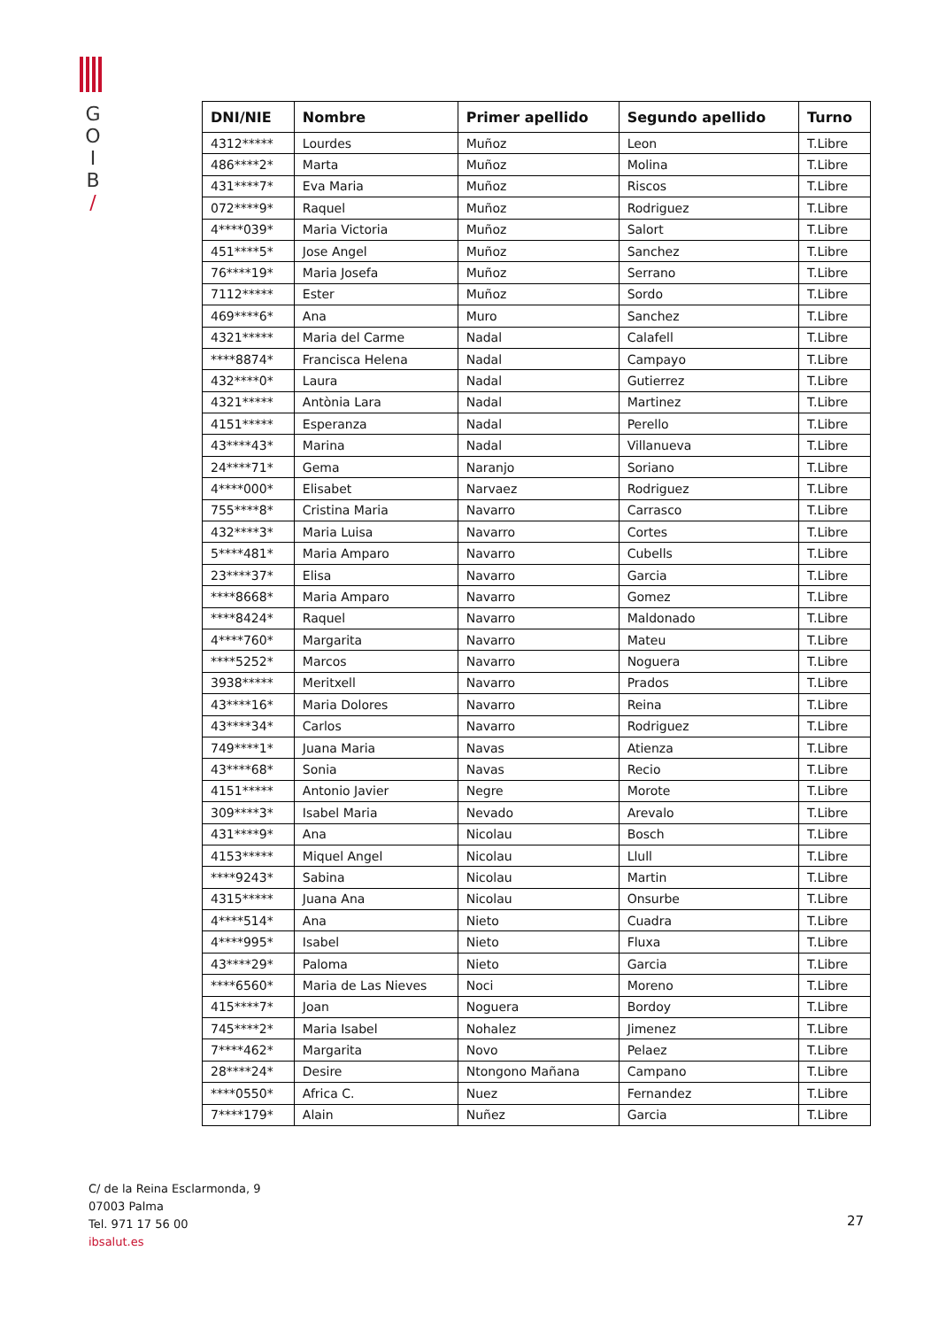G
O
I
B
/
| DNI/NIE | Nombre | Primer apellido | Segundo apellido | Turno |
| --- | --- | --- | --- | --- |
| 4312***** | Lourdes | Muñoz | Leon | T.Libre |
| 486****2* | Marta | Muñoz | Molina | T.Libre |
| 431****7* | Eva Maria | Muñoz | Riscos | T.Libre |
| 072****9* | Raquel | Muñoz | Rodriguez | T.Libre |
| 4****039* | Maria Victoria | Muñoz | Salort | T.Libre |
| 451****5* | Jose Angel | Muñoz | Sanchez | T.Libre |
| 76****19* | Maria Josefa | Muñoz | Serrano | T.Libre |
| 7112***** | Ester | Muñoz | Sordo | T.Libre |
| 469****6* | Ana | Muro | Sanchez | T.Libre |
| 4321***** | Maria del Carme | Nadal | Calafell | T.Libre |
| ****8874* | Francisca Helena | Nadal | Campayo | T.Libre |
| 432****0* | Laura | Nadal | Gutierrez | T.Libre |
| 4321***** | Antònia Lara | Nadal | Martinez | T.Libre |
| 4151***** | Esperanza | Nadal | Perello | T.Libre |
| 43****43* | Marina | Nadal | Villanueva | T.Libre |
| 24****71* | Gema | Naranjo | Soriano | T.Libre |
| 4****000* | Elisabet | Narvaez | Rodriguez | T.Libre |
| 755****8* | Cristina Maria | Navarro | Carrasco | T.Libre |
| 432****3* | Maria Luisa | Navarro | Cortes | T.Libre |
| 5****481* | Maria Amparo | Navarro | Cubells | T.Libre |
| 23****37* | Elisa | Navarro | Garcia | T.Libre |
| ****8668* | Maria Amparo | Navarro | Gomez | T.Libre |
| ****8424* | Raquel | Navarro | Maldonado | T.Libre |
| 4****760* | Margarita | Navarro | Mateu | T.Libre |
| ****5252* | Marcos | Navarro | Noguera | T.Libre |
| 3938***** | Meritxell | Navarro | Prados | T.Libre |
| 43****16* | Maria Dolores | Navarro | Reina | T.Libre |
| 43****34* | Carlos | Navarro | Rodriguez | T.Libre |
| 749****1* | Juana Maria | Navas | Atienza | T.Libre |
| 43****68* | Sonia | Navas | Recio | T.Libre |
| 4151***** | Antonio Javier | Negre | Morote | T.Libre |
| 309****3* | Isabel Maria | Nevado | Arevalo | T.Libre |
| 431****9* | Ana | Nicolau | Bosch | T.Libre |
| 4153***** | Miquel Angel | Nicolau | Llull | T.Libre |
| ****9243* | Sabina | Nicolau | Martin | T.Libre |
| 4315***** | Juana Ana | Nicolau | Onsurbe | T.Libre |
| 4****514* | Ana | Nieto | Cuadra | T.Libre |
| 4****995* | Isabel | Nieto | Fluxa | T.Libre |
| 43****29* | Paloma | Nieto | Garcia | T.Libre |
| ****6560* | Maria de Las Nieves | Noci | Moreno | T.Libre |
| 415****7* | Joan | Noguera | Bordoy | T.Libre |
| 745****2* | Maria Isabel | Nohalez | Jimenez | T.Libre |
| 7****462* | Margarita | Novo | Pelaez | T.Libre |
| 28****24* | Desire | Ntongono Mañana | Campano | T.Libre |
| ****0550* | Africa C. | Nuez | Fernandez | T.Libre |
| 7****179* | Alain | Nuñez | Garcia | T.Libre |
C/ de la Reina Esclarmonda, 9
07003 Palma
Tel. 971 17 56 00
ibsalut.es
27